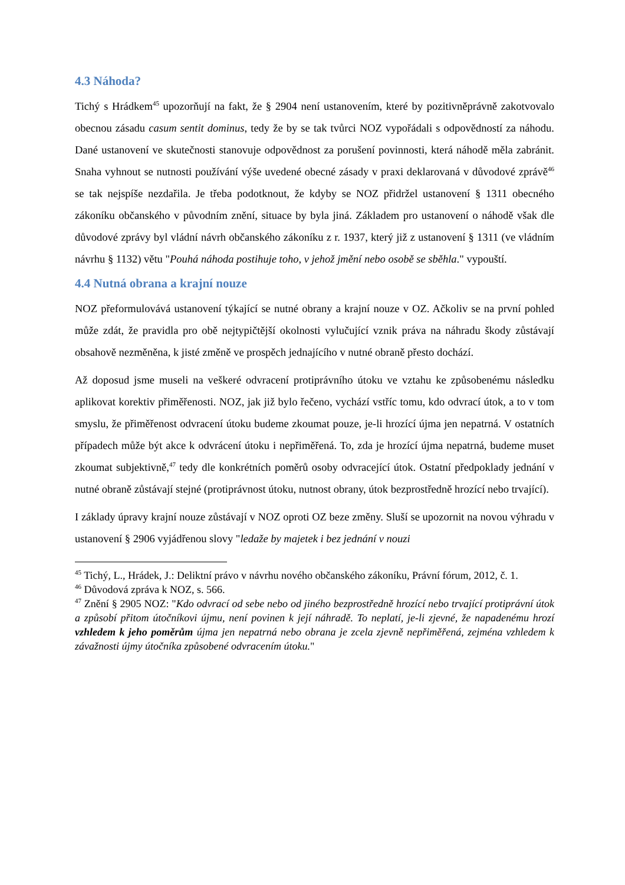4.3 Náhoda?
Tichý s Hrádkem<sup>45</sup> upozorňují na fakt, že § 2904 není ustanovením, které by pozitivněprávně zakotvovalo obecnou zásadu casum sentit dominus, tedy že by se tak tvůrci NOZ vypořádali s odpovědností za náhodu. Dané ustanovení ve skutečnosti stanovuje odpovědnost za porušení povinnosti, která náhodě měla zabránit. Snaha vyhnout se nutnosti používání výše uvedené obecné zásady v praxi deklarovaná v důvodové zprávě<sup>46</sup> se tak nejspíše nezdařila. Je třeba podotknout, že kdyby se NOZ přidržel ustanovení § 1311 obecného zákoníku občanského v původním znění, situace by byla jiná. Základem pro ustanovení o náhodě však dle důvodové zprávy byl vládní návrh občanského zákoníku z r. 1937, který již z ustanovení § 1311 (ve vládním návrhu § 1132) větu "Pouhá náhoda postihuje toho, v jehož jmění nebo osobě se sběhla." vypouští.
4.4 Nutná obrana a krajní nouze
NOZ přeformulovává ustanovení týkající se nutné obrany a krajní nouze v OZ. Ačkoliv se na první pohled může zdát, že pravidla pro obě nejtypičtější okolnosti vylučující vznik práva na náhradu škody zůstávají obsahově nezměněna, k jisté změně ve prospěch jednajícího v nutné obraně přesto dochází.
Až doposud jsme museli na veškeré odvracení protiprávního útoku ve vztahu ke způsobenému následku aplikovat korektiv přiměřenosti. NOZ, jak již bylo řečeno, vychází vstříc tomu, kdo odvrací útok, a to v tom smyslu, že přiměřenost odvracení útoku budeme zkoumat pouze, je-li hrozící újma jen nepatrná. V ostatních případech může být akce k odvrácení útoku i nepřiměřená. To, zda je hrozící újma nepatrná, budeme muset zkoumat subjektivně,<sup>47</sup> tedy dle konkrétních poměrů osoby odvracející útok. Ostatní předpoklady jednání v nutné obraně zůstávají stejné (protiprávnost útoku, nutnost obrany, útok bezprostředně hrozící nebo trvající).
I základy úpravy krajní nouze zůstávají v NOZ oproti OZ beze změny. Sluší se upozornit na novou výhradu v ustanovení § 2906 vyjádřenou slovy "ledaže by majetek i bez jednání v nouzi
<sup>45</sup> Tichý, L., Hrádek, J.: Deliktní právo v návrhu nového občanského zákoníku, Právní fórum, 2012, č. 1.
<sup>46</sup> Důvodová zpráva k NOZ, s. 566.
<sup>47</sup> Znění § 2905 NOZ: "Kdo odvrací od sebe nebo od jiného bezprostředně hrozící nebo trvající protiprávní útok a způsobí přitom útočníkovi újmu, není povinen k její náhradě. To neplatí, je-li zjevné, že napadenému hrozí vzhledem k jeho poměrům újma jen nepatrná nebo obrana je zcela zjevně nepřiměřená, zejména vzhledem k závažnosti újmy útočníka způsobené odvracením útoku."